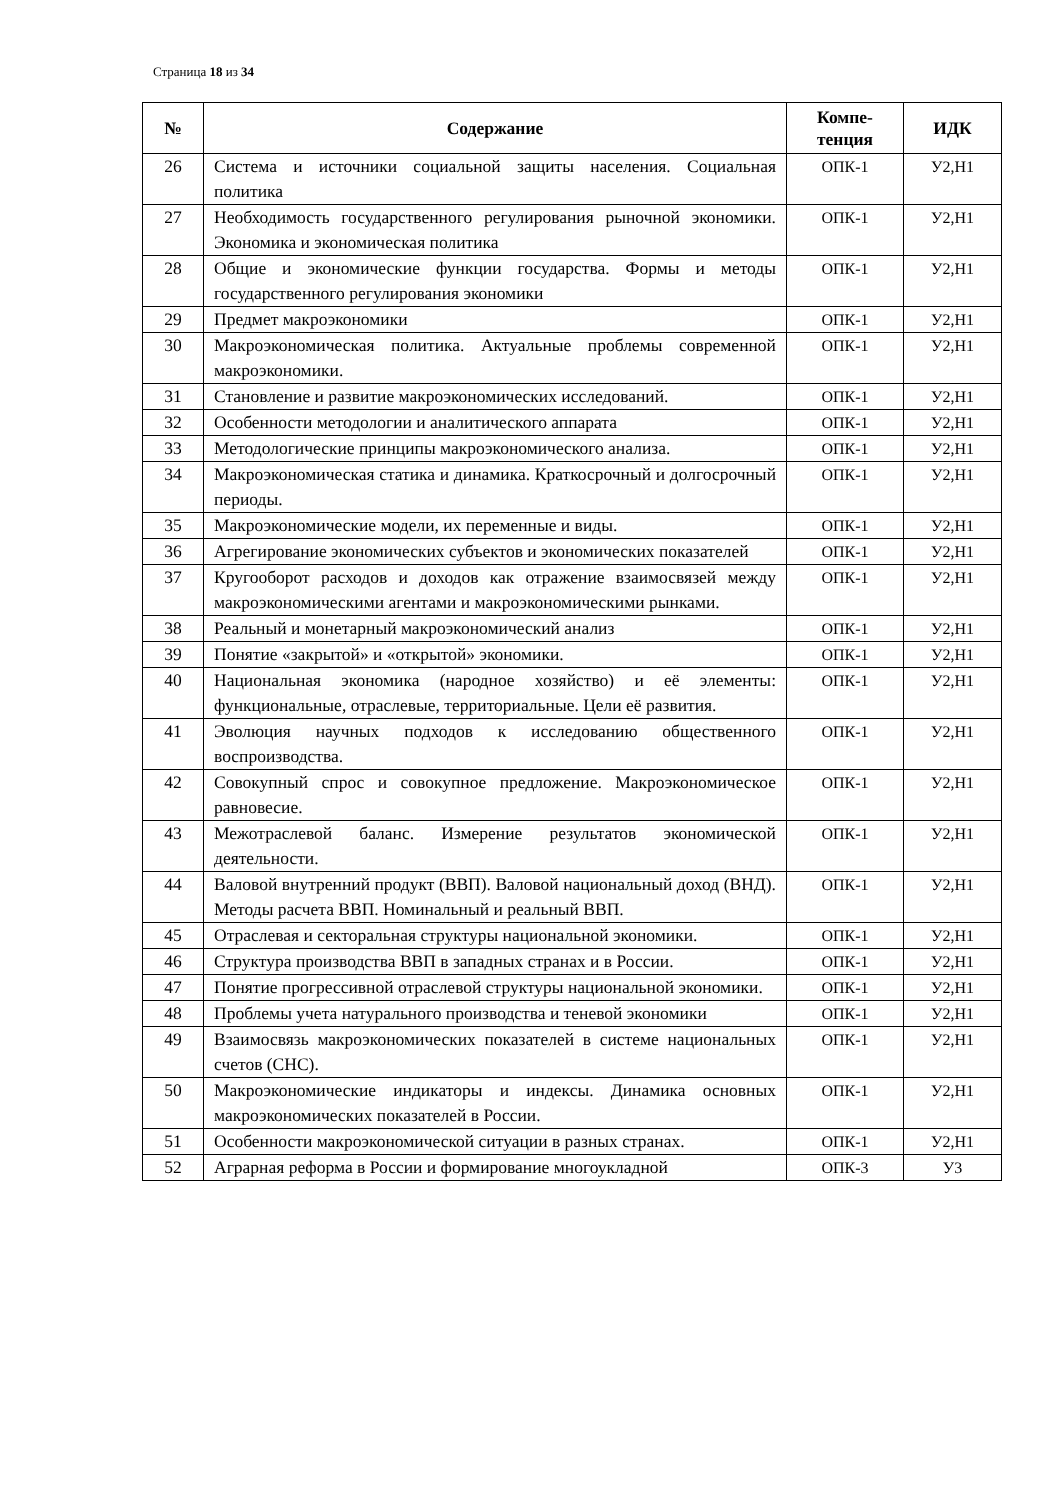Страница 18 из 34
| № | Содержание | Компе- тенция | ИДК |
| --- | --- | --- | --- |
| 26 | Система и источники социальной защиты населения. Социальная политика | ОПК-1 | У2,Н1 |
| 27 | Необходимость государственного регулирования рыночной экономики. Экономика и экономическая политика | ОПК-1 | У2,Н1 |
| 28 | Общие и экономические функции государства. Формы и методы государственного регулирования экономики | ОПК-1 | У2,Н1 |
| 29 | Предмет макроэкономики | ОПК-1 | У2,Н1 |
| 30 | Макроэкономическая политика. Актуальные проблемы современной макроэкономики. | ОПК-1 | У2,Н1 |
| 31 | Становление и развитие макроэкономических исследований. | ОПК-1 | У2,Н1 |
| 32 | Особенности методологии и аналитического аппарата | ОПК-1 | У2,Н1 |
| 33 | Методологические принципы макроэкономического анализа. | ОПК-1 | У2,Н1 |
| 34 | Макроэкономическая статика и динамика. Краткосрочный и долгосрочный периоды. | ОПК-1 | У2,Н1 |
| 35 | Макроэкономические модели, их переменные и виды. | ОПК-1 | У2,Н1 |
| 36 | Агрегирование экономических субъектов и экономических показателей | ОПК-1 | У2,Н1 |
| 37 | Кругооборот расходов и доходов как отражение взаимосвязей между макроэкономическими агентами и макроэкономическими рынками. | ОПК-1 | У2,Н1 |
| 38 | Реальный и монетарный макроэкономический анализ | ОПК-1 | У2,Н1 |
| 39 | Понятие «закрытой» и «открытой» экономики. | ОПК-1 | У2,Н1 |
| 40 | Национальная экономика (народное хозяйство) и её элементы: функциональные, отраслевые, территориальные. Цели её развития. | ОПК-1 | У2,Н1 |
| 41 | Эволюция научных подходов к исследованию общественного воспроизводства. | ОПК-1 | У2,Н1 |
| 42 | Совокупный спрос и совокупное предложение. Макроэкономическое равновесие. | ОПК-1 | У2,Н1 |
| 43 | Межотраслевой баланс. Измерение результатов экономической деятельности. | ОПК-1 | У2,Н1 |
| 44 | Валовой внутренний продукт (ВВП). Валовой национальный доход (ВНД). Методы расчета ВВП. Номинальный и реальный ВВП. | ОПК-1 | У2,Н1 |
| 45 | Отраслевая и секторальная структуры национальной экономики. | ОПК-1 | У2,Н1 |
| 46 | Структура производства ВВП в западных странах и в России. | ОПК-1 | У2,Н1 |
| 47 | Понятие прогрессивной отраслевой структуры национальной экономики. | ОПК-1 | У2,Н1 |
| 48 | Проблемы учета натурального производства и теневой экономики | ОПК-1 | У2,Н1 |
| 49 | Взаимосвязь макроэкономических показателей в системе национальных счетов (СНС). | ОПК-1 | У2,Н1 |
| 50 | Макроэкономические индикаторы и индексы. Динамика основных макроэкономических показателей в России. | ОПК-1 | У2,Н1 |
| 51 | Особенности макроэкономической ситуации в разных странах. | ОПК-1 | У2,Н1 |
| 52 | Аграрная реформа в России и формирование многоукладной | ОПК-3 | У3 |